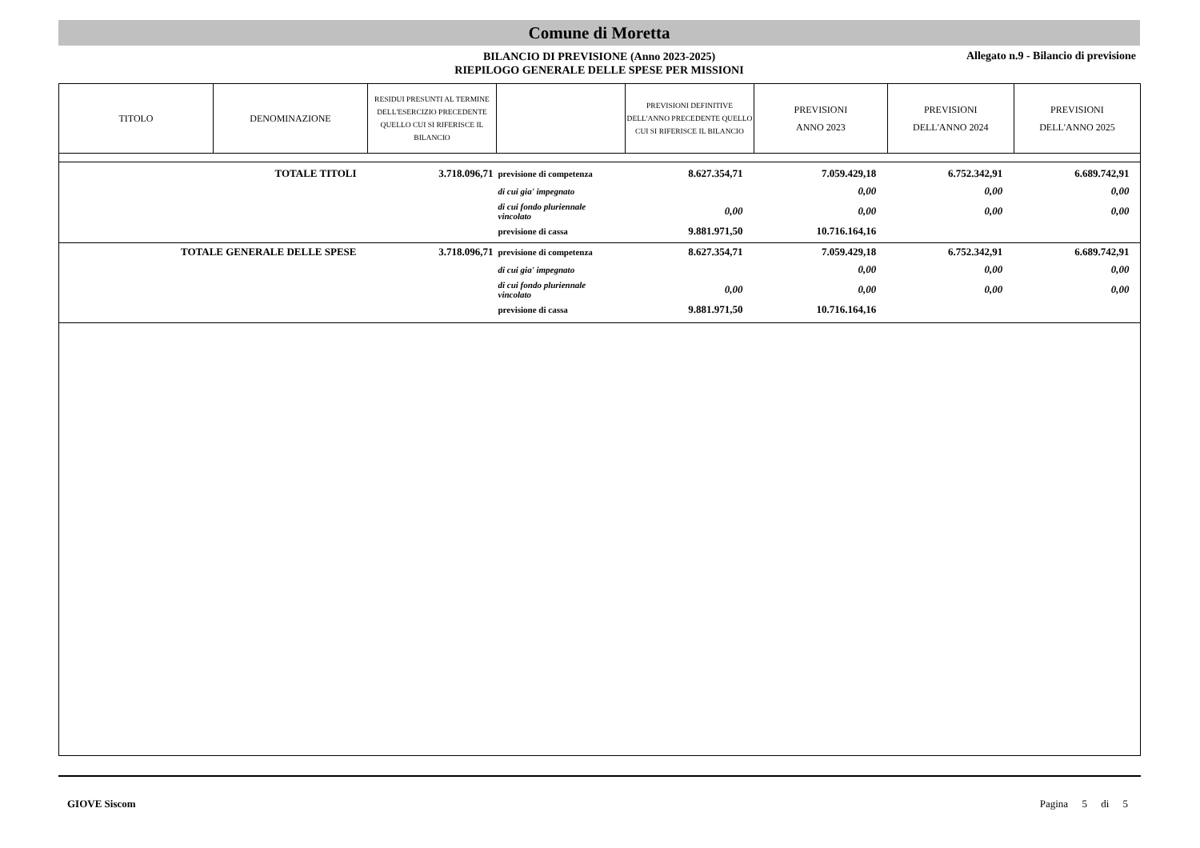Comune di Moretta
BILANCIO DI PREVISIONE (Anno 2023-2025)
RIEPILOGO GENERALE DELLE SPESE PER MISSIONI
Allegato n.9 - Bilancio di previsione
| TITOLO | DENOMINAZIONE | RESIDUI PRESUNTI AL TERMINE DELL'ESERCIZIO PRECEDENTE QUELLO CUI SI RIFERISCE IL BILANCIO | | PREVISIONI DEFINITIVE DELL'ANNO PRECEDENTE QUELLO CUI SI RIFERISCE IL BILANCIO | PREVISIONI ANNO 2023 | PREVISIONI DELL'ANNO 2024 | PREVISIONI DELL'ANNO 2025 |
| --- | --- | --- | --- | --- | --- | --- | --- |
| | TOTALE TITOLI | 3.718.096,71 | previsione di competenza | 8.627.354,71 | 7.059.429,18 | 6.752.342,91 | 6.689.742,91 |
| | | | di cui gia' impegnato | | 0,00 | 0,00 | 0,00 |
| | | | di cui fondo pluriennale vincolato | 0,00 | 0,00 | 0,00 | 0,00 |
| | | | previsione di cassa | 9.881.971,50 | 10.716.164,16 | | |
| TOTALE GENERALE DELLE SPESE | | 3.718.096,71 | previsione di competenza | 8.627.354,71 | 7.059.429,18 | 6.752.342,91 | 6.689.742,91 |
| | | | di cui gia' impegnato | | 0,00 | 0,00 | 0,00 |
| | | | di cui fondo pluriennale vincolato | 0,00 | 0,00 | 0,00 | 0,00 |
| | | | previsione di cassa | 9.881.971,50 | 10.716.164,16 | | |
GIOVE Siscom Pagina 5 di 5